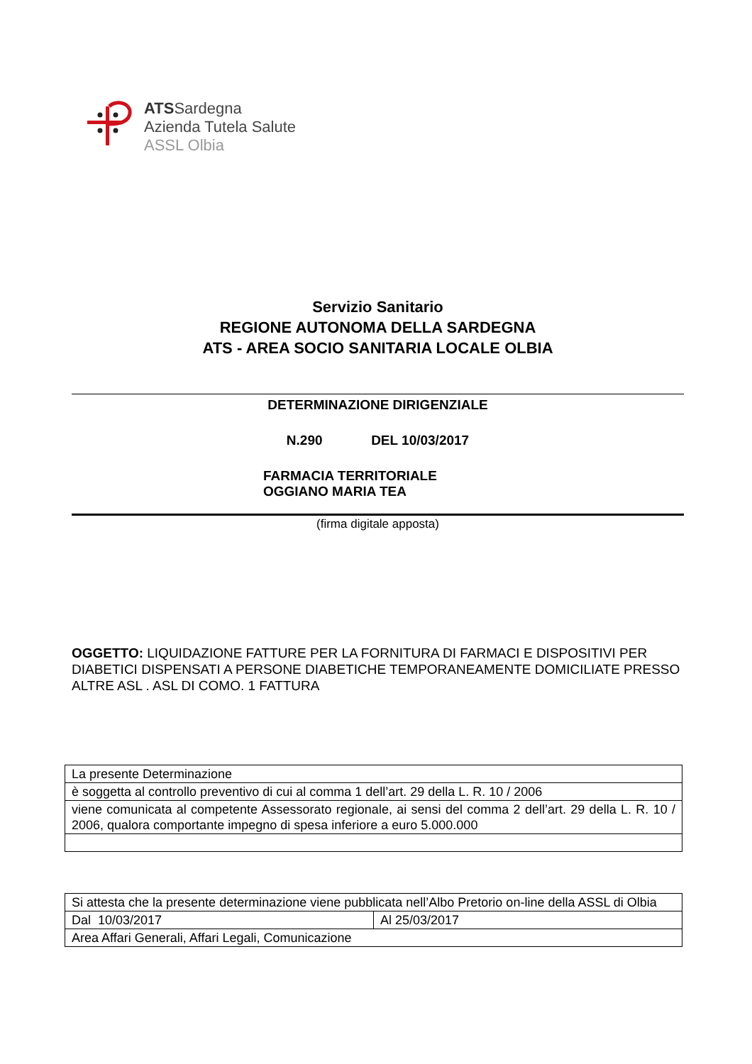ATSSardegna
Azienda Tutela Salute
ASSL Olbia
Servizio Sanitario
REGIONE AUTONOMA DELLA SARDEGNA
ATS - AREA SOCIO SANITARIA LOCALE OLBIA
DETERMINAZIONE DIRIGENZIALE
N.290 DEL 10/03/2017
FARMACIA TERRITORIALE
OGGIANO MARIA TEA
(firma digitale apposta)
OGGETTO: LIQUIDAZIONE FATTURE PER LA FORNITURA DI FARMACI E DISPOSITIVI PER DIABETICI DISPENSATI A PERSONE DIABETICHE TEMPORANEAMENTE DOMICILIATE PRESSO ALTRE ASL . ASL DI COMO. 1 FATTURA
| La presente Determinazione |
| è soggetta al controllo preventivo di cui al comma 1 dell’art. 29 della L. R. 10 / 2006 |
| viene comunicata al competente Assessorato regionale, ai sensi del comma 2 dell’art. 29 della L. R. 10 / 2006, qualora comportante impegno di spesa inferiore a euro 5.000.000 |
| Si attesta che la presente determinazione viene pubblicata nell’Albo Pretorio on-line della ASSL di Olbia | |
| Dal 10/03/2017 | Al 25/03/2017 |
| Area Affari Generali, Affari Legali, Comunicazione | |